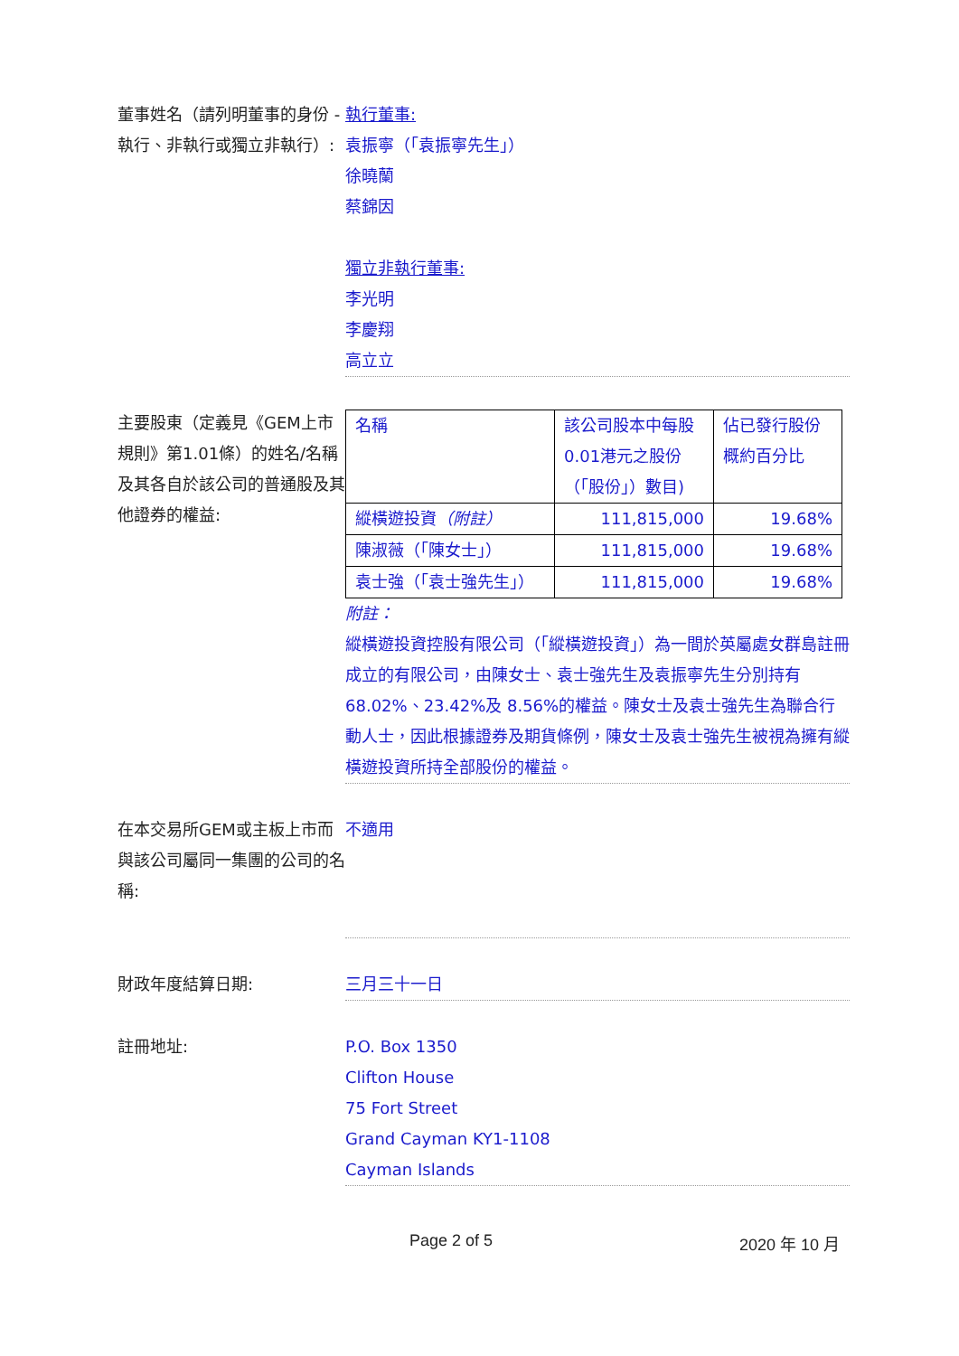董事姓名（請列明董事的身份 - 執行、非執行或獨立非執行）:
執行董事:
袁振寧（「袁振寧先生」）
徐曉蘭
蔡錦因
獨立非執行董事:
李光明
李慶翔
高立立
主要股東（定義見《GEM上市規則》第1.01條）的姓名/名稱及其各自於該公司的普通股及其他證券的權益:
| 名稱 | 該公司股本中每股0.01港元之股份（「股份」）數目) | 佔已發行股份概約百分比 |
| 縱橫遊投資 （附註） | 111,815,000 | 19.68% |
| 陳淑薇（「陳女士」） | 111,815,000 | 19.68% |
| 袁士強（「袁士強先生」） | 111,815,000 | 19.68% |
附註：
縱橫遊投資控股有限公司（「縱橫遊投資」）為一間於英屬處女群島註冊成立的有限公司，由陳女士、袁士強先生及袁振寧先生分別持有 68.02%、23.42%及 8.56%的權益。陳女士及袁士強先生為聯合行動人士，因此根據證券及期貨條例，陳女士及袁士強先生被視為擁有縱橫遊投資所持全部股份的權益。
在本交易所GEM或主板上市而與該公司屬同一集團的公司的名稱:
不適用
財政年度結算日期: 三月三十一日
註冊地址: P.O. Box 1350
Clifton House
75 Fort Street
Grand Cayman KY1-1108
Cayman Islands
Page 2 of 5 2020 年 10 月